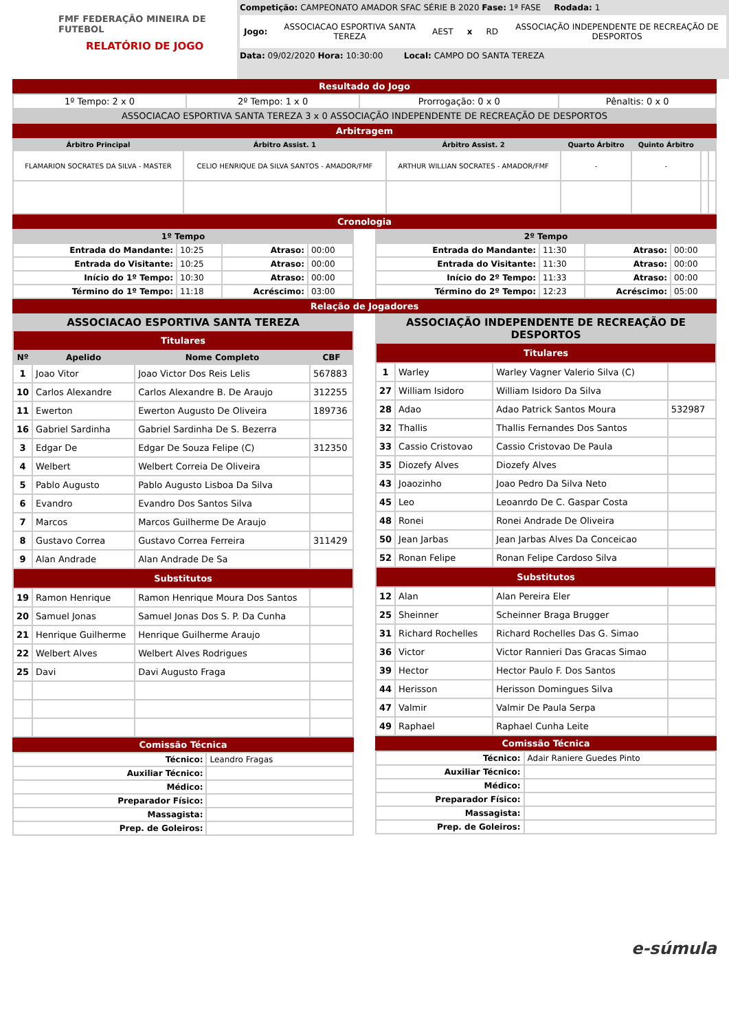FMF FEDERAÇÃO MINEIRA DE FUTEBOL
RELATÓRIO DE JOGO
Competição: CAMPEONATO AMADOR SFAC SÉRIE B 2020 Fase: 1ª FASE Rodada: 1
Jogo: ASSOCIACAO ESPORTIVA SANTA TEREZA AEST x RD ASSOCIAÇÃO INDEPENDENTE DE RECREAÇÃO DE DESPORTOS
Data: 09/02/2020 Hora: 10:30:00 Local: CAMPO DO SANTA TEREZA
Resultado do Jogo
| 1º Tempo: 2 x 0 | 2º Tempo: 1 x 0 | Prorrogação: 0 x 0 | Pênaltis: 0 x 0 |
| ASSOCIACAO ESPORTIVA SANTA TEREZA 3 x 0 ASSOCIAÇÃO INDEPENDENTE DE RECREAÇÃO DE DESPORTOS | | | |
Arbitragem
| Árbitro Principal | Árbitro Assist. 1 | Árbitro Assist. 2 | Quarto Árbitro | Quinto Árbitro | | |
| --- | --- | --- | --- | --- | --- | --- |
| FLAMARION SOCRATES DA SILVA - MASTER | CELIO HENRIQUE DA SILVA SANTOS - AMADOR/FMF | ARTHUR WILLIAN SOCRATES - AMADOR/FMF | - | - | | |
Cronologia
| 1º Tempo | | | |
| --- | --- | --- | --- |
| Entrada do Mandante: | 10:25 | Atraso: | 00:00 |
| Entrada do Visitante: | 10:25 | Atraso: | 00:00 |
| Início do 1º Tempo: | 10:30 | Atraso: | 00:00 |
| Término do 1º Tempo: | 11:18 | Acréscimo: | 03:00 |
| 2º Tempo | | | |
| --- | --- | --- | --- |
| Entrada do Mandante: | 11:30 | Atraso: | 00:00 |
| Entrada do Visitante: | 11:30 | Atraso: | 00:00 |
| Início do 2º Tempo: | 11:33 | Atraso: | 00:00 |
| Término do 2º Tempo: | 12:23 | Acréscimo: | 05:00 |
Relação de Jogadores
| ASSOCIACAO ESPORTIVA SANTA TEREZA | | | |
| --- | --- | --- | --- |
| Titulares | | | |
| Nº | Apelido | Nome Completo | CBF |
| 1 | Joao Vitor | Joao Victor Dos Reis Lelis | 567883 |
| 10 | Carlos Alexandre | Carlos Alexandre B. De Araujo | 312255 |
| 11 | Ewerton | Ewerton Augusto De Oliveira | 189736 |
| 16 | Gabriel Sardinha | Gabriel Sardinha De S. Bezerra | |
| 3 | Edgar De | Edgar De Souza Felipe (C) | 312350 |
| 4 | Welbert | Welbert Correia De Oliveira | |
| 5 | Pablo Augusto | Pablo Augusto Lisboa Da Silva | |
| 6 | Evandro | Evandro Dos Santos Silva | |
| 7 | Marcos | Marcos Guilherme De Araujo | |
| 8 | Gustavo Correa | Gustavo Correa Ferreira | 311429 |
| 9 | Alan Andrade | Alan Andrade De Sa | |
| Substitutos | | | |
| 19 | Ramon Henrique | Ramon Henrique Moura Dos Santos | |
| 20 | Samuel Jonas | Samuel Jonas Dos S. P. Da Cunha | |
| 21 | Henrique Guilherme | Henrique Guilherme Araujo | |
| 22 | Welbert Alves | Welbert Alves Rodrigues | |
| 25 | Davi | Davi Augusto Fraga | |
Comissão Técnica
| Técnico: | Leandro Fragas |
| Auxiliar Técnico: | |
| Médico: | |
| Preparador Físico: | |
| Massagista: | |
| Prep. de Goleiros: | |
| ASSOCIAÇÃO INDEPENDENTE DE RECREAÇÃO DE DESPORTOS | | | |
| --- | --- | --- | --- |
| Titulares | | | |
| 1 | Warley | Warley Vagner Valerio Silva (C) | |
| 27 | William Isidoro | William Isidoro Da Silva | |
| 28 | Adao | Adao Patrick Santos Moura | 532987 |
| 32 | Thallis | Thallis Fernandes Dos Santos | |
| 33 | Cassio Cristovao | Cassio Cristovao De Paula | |
| 35 | Diozefy Alves | Diozefy Alves | |
| 43 | Joaozinho | Joao Pedro Da Silva Neto | |
| 45 | Leo | Leoanrdo De C. Gaspar Costa | |
| 48 | Ronei | Ronei Andrade De Oliveira | |
| 50 | Jean Jarbas | Jean Jarbas Alves Da Conceicao | |
| 52 | Ronan Felipe | Ronan Felipe Cardoso Silva | |
| Substitutos | | | |
| 12 | Alan | Alan Pereira Eler | |
| 25 | Sheinner | Scheinner Braga Brugger | |
| 31 | Richard Rochelles | Richard Rochelles Das G. Simao | |
| 36 | Victor | Victor Rannieri Das Gracas Simao | |
| 39 | Hector | Hector Paulo F. Dos Santos | |
| 44 | Herisson | Herisson Domingues Silva | |
| 47 | Valmir | Valmir De Paula Serpa | |
| 49 | Raphael | Raphael Cunha Leite | |
Comissão Técnica
| Técnico: | Adair Raniere Guedes Pinto |
| Auxiliar Técnico: | |
| Médico: | |
| Preparador Físico: | |
| Massagista: | |
| Prep. de Goleiros: | |
e-súmula